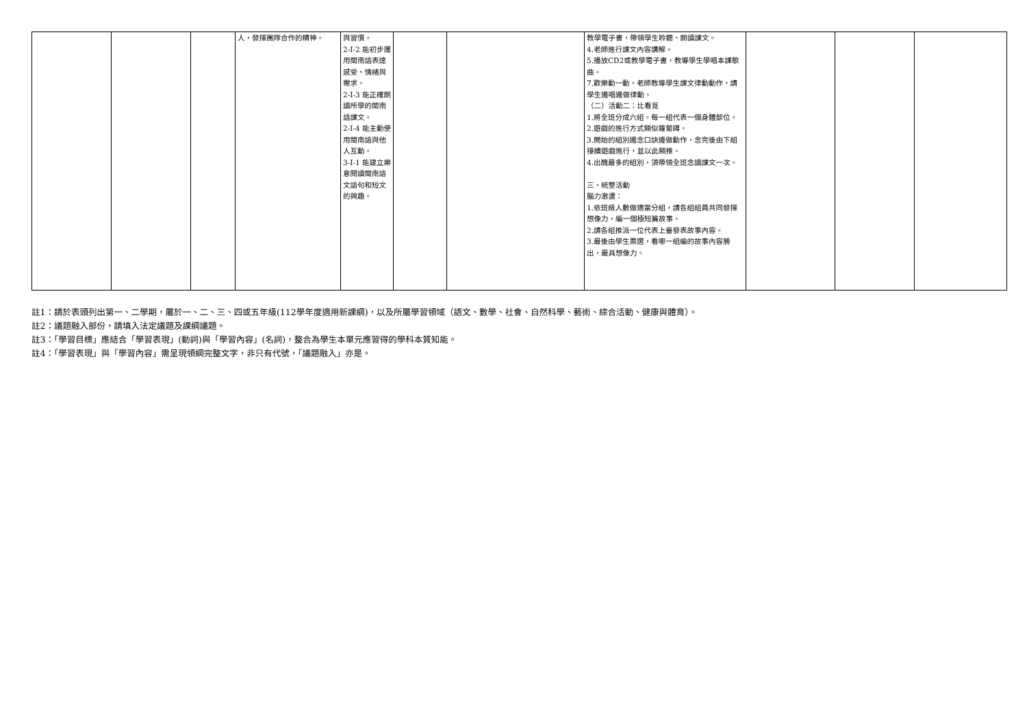| | | | 人，發揮團隊合作的精神。 | 與習慣。 2-Ⅰ-2 能初步運用閩南語表達感受、情緒與需求。 2-Ⅰ-3 能正確朗讀所學的閩南語課文。 2-Ⅰ-4 能主動使用閩南語與他人互動。 3-Ⅰ-1 能建立樂意閱讀閩南語文語句和短文的興趣。 | | | 教學電子書，帶領學生聆聽、朗讀課文。 4.老師進行課文內容講解。 5.播放CD2或教學電子書，教導學生學唱本課歌曲。 7.歡樂動一動，老師教導學生課文律動動作，請學生邊唱邊做律動。 （二）活動二：比看覓 1.將全班分成六組。每一組代表一個身體部位。 2.遊戲的進行方式類似蘿蔔蹲。 3.開始的組別邊念口訣邊做動作，念完後由下組接續遊戲進行，並以此類推。 4.出醜最多的組別，須帶領全班念讀課文一次。 三、統整活動 腦力激盪： 1.依班級人數做適當分組，請各組組員共同發揮想像力，編一個極短篇故事。 2.請各組推派一位代表上臺發表故事內容。 3.最後由學生票選，看哪一組編的故事內容勝出，最具想像力。 | | | |
註1：請於表頭列出第一、二學期，屬於一、二、三、四或五年級(112學年度適用新課綱)，以及所屬學習領域（語文、數學、社會、自然科學、藝術、綜合活動、健康與體育）。
註2：議題融入部份，請填入法定議題及課綱議題。
註3：「學習目標」應結合「學習表現」(動詞)與「學習內容」(名詞)，整合為學生本單元應習得的學科本質知能。
註4：「學習表現」與「學習內容」需呈現領綱完整文字，非只有代號，「議題融入」亦是。